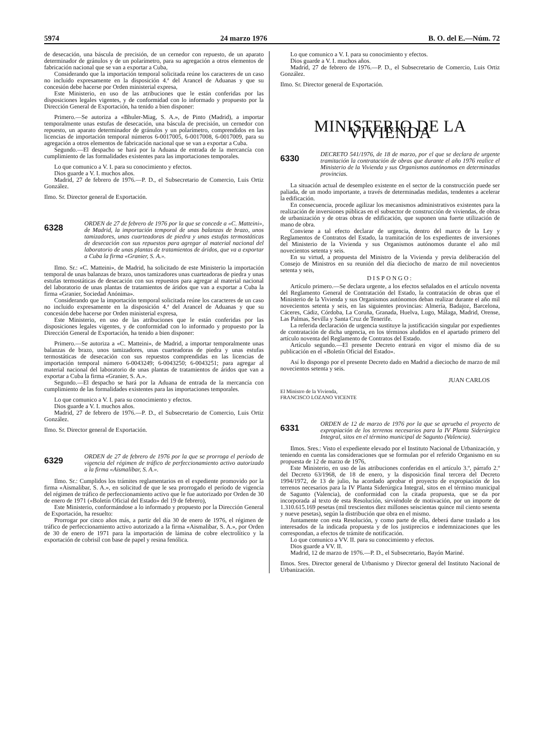5974 24 marzo 1976 B. O. del E.—Núm. 72
de desecación, una báscula de precisión, de un cernedor con repuesto, de un aparato determinador de gránulos y de un polarímetro, para su agregación a otros elementos de fabricación nacional que se van a exportar a Cuba,
Considerando que la importación temporal solicitada reúne los caracteres de un caso no incluido expresamente en la disposición 4.ª del Arancel de Aduanas y que su concesión debe hacerse por Orden ministerial expresa,
Este Ministerio, en uso de las atribuciones que le están conferidas por las disposiciones legales vigentes, y de conformidad con lo informado y propuesto por la Dirección General de Exportación, ha tenido a bien disponer:
Primero.—Se autoriza a «Bhuler-Miag, S. A.», de Pinto (Madrid), a importar temporalmente unas estufas de desecación, una báscula de precisión, un cernedor con repuesto, un aparato determinador de gránulos y un polarímetro, comprendidos en las licencias de importación temporal números 6-0017005, 6-0017008, 6-0017009, para su agregación a otros elementos de fabricación nacional que se van a exportar a Cuba.
Segundo.—El despacho se hará por la Aduana de entrada de la mercancía con cumplimiento de las formalidades existentes para las importaciones temporales.
Lo que comunico a V. I. para su conocimiento y efectos.
Dios guarde a V. I. muchos años.
Madrid, 27 de febrero de 1976.—P. D., el Subsecretario de Comercio, Luis Ortiz González.
Ilmo. Sr. Director general de Exportación.
6328
ORDEN de 27 de febrero de 1976 por la que se concede a «C. Matteini», de Madrid, la importación temporal de unas balanzas de brazo, unos tamizadores, unas cuarteadoras de piedra y unas estufas termostáticas de desecación con sus repuestos para agregar al material nacional del laboratorio de unas plantas de tratamientos de áridos, que va a exportar a Cuba la firma «Granier, S. A.».
Ilmo. Sr.: «C. Matteini», de Madrid, ha solicitado de este Ministerio la importación temporal de unas balanzas de brazo, unos tamizadores unas cuarteadoras de piedra y unas estufas termostáticas de desecación con sus repuestos para agregar al material nacional del laboratorio de unas plantas de tratamientos de áridos que van a exportar a Cuba la firma «Granier, Sociedad Anónima».
Considerando que la importación temporal solicitada reúne los caracteres de un caso no incluido expresamente en la disposición 4.ª del Arancel de Aduanas y que su concesión debe hacerse por Orden ministerial expresa,
Este Ministerio, en uso de las atribuciones que le están conferidas por las disposiciones legales vigentes, y de conformidad con lo informado y propuesto por la Dirección General de Exportación, ha tenido a bien disponer:
Primero.—Se autoriza a «C. Matteini», de Madrid, a importar temporalmente unas balanzas de brazo, unos tamizadores, unas cuarteadoras de piedra y unas estufas termostáticas de desecación con sus repuestos comprendidas en las licencias de importación temporal número 6-0043249; 6-0043250; 6-0043251; para agregar al material nacional del laboratorio de unas plantas de tratamientos de áridos que van a exportar a Cuba la firma «Granier, S. A.».
Segundo.—El despacho se hará por la Aduana de entrada de la mercancía con cumplimiento de las formalidades existentes para las importaciones temporales.
Lo que comunico a V. I. para su conocimiento y efectos.
Dios guarde a V. I. muchos años.
Madrid, 27 de febrero de 1976.—P. D., el Subsecretario de Comercio, Luis Ortiz González.
Ilmo. Sr. Director general de Exportación.
6329
ORDEN de 27 de febrero de 1976 por la que se prorroga el período de vigencia del régimen de tráfico de perfeccionamiento activo autorizado a la firma «Aismalibar, S. A.».
Ilmo. Sr.: Cumplidos los trámites reglamentarios en el expediente promovido por la firma «Aismalibar, S. A.», en solicitud de que le sea prorrogado el período de vigencia del régimen de tráfico de perfeccionamiento activo que le fue autorizado por Orden de 30 de enero de 1971 («Boletín Oficial del Estado» del 19 de febrero),
Este Ministerio, conformándose a lo informado y propuesto por la Dirección General de Exportación, ha resuelto:
Prorrogar por cinco años más, a partir del día 30 de enero de 1976, el régimen de tráfico de perfeccionamiento activo autorizado a la firma «Aismalibar, S. A.», por Orden de 30 de enero de 1971 para la importación de lámina de cobre electrolítico y la exportación de cobrisil con base de papel y resina fenólica.
Lo que comunico a V. I. para su conocimiento y efectos.
Dios guarde a V. I. muchos años.
Madrid, 27 de febrero de 1976.—P. D., el Subsecretario de Comercio, Luis Ortiz González.
Ilmo. Sr. Director general de Exportación.
MINISTERIO DE LA VIVIENDA
6330
DECRETO 541/1976, de 18 de marzo, por el que se declara de urgente tramitación la contratación de obras que durante el año 1976 realice el Ministerio de la Vivienda y sus Organismos autónomos en determinadas provincias.
La situación actual de desempleo existente en el sector de la construcción puede ser paliada, de un modo importante, a través de determinadas medidas, tendentes a acelerar la edificación.
En consecuencia, procede agilizar los mecanismos administrativos existentes para la realización de inversiones públicas en el subsector de construcción de viviendas, de obras de urbanización y de otras obras de edificación, que suponen una fuerte utilización de mano de obra.
Conviene a tal efecto declarar de urgencia, dentro del marco de la Ley y Reglamentos de Contratos del Estado, la tramitación de los expedientes de inversiones del Ministerio de la Vivienda y sus Organismos autónomos durante el año mil novecientos setenta y seis.
En su virtud, a propuesta del Ministro de la Vivienda y previa deliberación del Consejo de Ministros en su reunión del día dieciocho de marzo de mil novecientos setenta y seis,
DISPONGO:
Artículo primero.—Se declara urgente, a los efectos señalados en el artículo noventa del Reglamento General de Contratación del Estado, la contratación de obras que el Ministerio de la Vivienda y sus Organismos autónomos deban realizar durante el año mil novecientos setenta y seis, en las siguientes provincias: Almería, Badajoz, Barcelona, Cáceres, Cádiz, Córdoba, La Coruña, Granada, Huelva, Lugo, Málaga, Madrid, Orense, Las Palmas, Sevilla y Santa Cruz de Tenerife.
La referida declaración de urgencia sustituye la justificación singular por expedientes de contratación de dicha urgencia, en los términos aludidos en el apartado primero del artículo noventa del Reglamento de Contratos del Estado.
Artículo segundo.—El presente Decreto entrará en vigor el mismo día de su publicación en el «Boletín Oficial del Estado».
Así lo dispongo por el presente Decreto dado en Madrid a dieciocho de marzo de mil novecientos setenta y seis.
JUAN CARLOS
El Ministro de la Vivienda,
FRANCISCO LOZANO VICENTE
6331
ORDEN de 12 de marzo de 1976 por la que se aprueba el proyecto de expropiación de los terrenos necesarios para la IV Planta Siderúrgica Integral, sitos en el término municipal de Sagunto (Valencia).
Ilmos. Sres.: Visto el expediente elevado por el Instituto Nacional de Urbanización, y teniendo en cuenta las consideraciones que se formulan por el referido Organismo en su propuesta de 12 de marzo de 1976,
Este Ministerio, en uso de las atribuciones conferidas en el artículo 3.º, párrafo 2.º del Decreto 63/1968, de 18 de enero, y la disposición final tercera del Decreto 1994/1972, de 13 de julio, ha acordado aprobar el proyecto de expropiación de los terrenos necesarios para la IV Planta Siderúrgica Integral, sitos en el término municipal de Sagunto (Valencia), de conformidad con la citada propuesta, que se da por incorporada al texto de esta Resolución, sirviéndole de motivación, por un importe de 1.310.615.169 pesetas (mil trescientos diez millones seiscientas quince mil ciento sesenta y nueve pesetas), según la distribución que obra en el mismo.
Juntamente con esta Resolución, y como parte de ella, deberá darse traslado a los interesados de la indicada propuesta y de los justiprecios e indemnizaciones que les correspondan, a efectos de trámite de notificación.
Lo que comunico a VV. II. para su conocimiento y efectos.
Dios guarde a VV. II.
Madrid, 12 de marzo de 1976.—P. D., el Subsecretario, Bayón Mariné.
Ilmos. Sres. Director general de Urbanismo y Director general del Instituto Nacional de Urbanización.